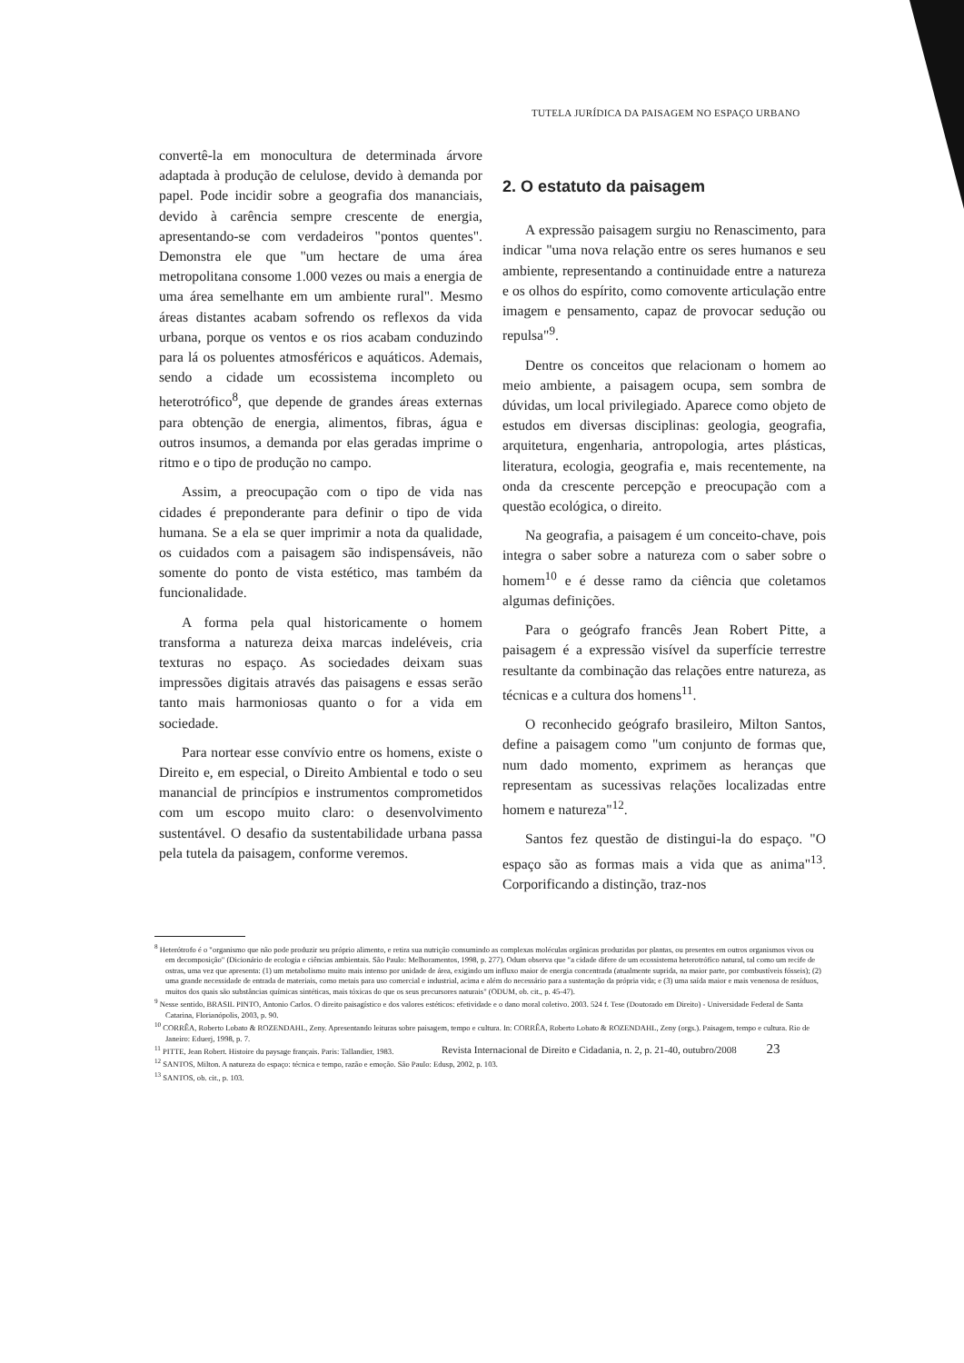TUTELA JURÍDICA DA PAISAGEM NO ESPAÇO URBANO
convertê-la em monocultura de determinada árvore adaptada à produção de celulose, devido à demanda por papel. Pode incidir sobre a geografia dos mananciais, devido à carência sempre crescente de energia, apresentando-se com verdadeiros "pontos quentes". Demonstra ele que "um hectare de uma área metropolitana consome 1.000 vezes ou mais a energia de uma área semelhante em um ambiente rural". Mesmo áreas distantes acabam sofrendo os reflexos da vida urbana, porque os ventos e os rios acabam conduzindo para lá os poluentes atmosféricos e aquáticos. Ademais, sendo a cidade um ecossistema incompleto ou heterotrófico<sup>8</sup>, que depende de grandes áreas externas para obtenção de energia, alimentos, fibras, água e outros insumos, a demanda por elas geradas imprime o ritmo e o tipo de produção no campo.
Assim, a preocupação com o tipo de vida nas cidades é preponderante para definir o tipo de vida humana. Se a ela se quer imprimir a nota da qualidade, os cuidados com a paisagem são indispensáveis, não somente do ponto de vista estético, mas também da funcionalidade.
A forma pela qual historicamente o homem transforma a natureza deixa marcas indeléveis, cria texturas no espaço. As sociedades deixam suas impressões digitais através das paisagens e essas serão tanto mais harmoniosas quanto o for a vida em sociedade.
Para nortear esse convívio entre os homens, existe o Direito e, em especial, o Direito Ambiental e todo o seu manancial de princípios e instrumentos comprometidos com um escopo muito claro: o desenvolvimento sustentável. O desafio da sustentabilidade urbana passa pela tutela da paisagem, conforme veremos.
2. O estatuto da paisagem
A expressão paisagem surgiu no Renascimento, para indicar "uma nova relação entre os seres humanos e seu ambiente, representando a continuidade entre a natureza e os olhos do espírito, como comovente articulação entre imagem e pensamento, capaz de provocar sedução ou repulsa"<sup>9</sup>.
Dentre os conceitos que relacionam o homem ao meio ambiente, a paisagem ocupa, sem sombra de dúvidas, um local privilegiado. Aparece como objeto de estudos em diversas disciplinas: geologia, geografia, arquitetura, engenharia, antropologia, artes plásticas, literatura, ecologia, geografia e, mais recentemente, na onda da crescente percepção e preocupação com a questão ecológica, o direito.
Na geografia, a paisagem é um conceito-chave, pois integra o saber sobre a natureza com o saber sobre o homem<sup>10</sup> e é desse ramo da ciência que coletamos algumas definições.
Para o geógrafo francês Jean Robert Pitte, a paisagem é a expressão visível da superfície terrestre resultante da combinação das relações entre natureza, as técnicas e a cultura dos homens<sup>11</sup>.
O reconhecido geógrafo brasileiro, Milton Santos, define a paisagem como "um conjunto de formas que, num dado momento, exprimem as heranças que representam as sucessivas relações localizadas entre homem e natureza"<sup>12</sup>.
Santos fez questão de distingui-la do espaço. "O espaço são as formas mais a vida que as anima"<sup>13</sup>. Corporificando a distinção, traz-nos
<sup>8</sup> Heterótrofo é o "organismo que não pode produzir seu próprio alimento, e retira sua nutrição consumindo as complexas moléculas orgânicas produzidas por plantas, ou presentes em outros organismos vivos ou em decomposição" (Dicionário de ecologia e ciências ambientais. São Paulo: Melhoramentos, 1998, p. 277). Odum observa que "a cidade difere de um ecossistema heterotrófico natural, tal como um recife de ostras, uma vez que apresenta: (1) um metabolismo muito mais intenso por unidade de área, exigindo um influxo maior de energia concentrada (atualmente suprida, na maior parte, por combustíveis fósseis); (2) uma grande necessidade de entrada de materiais, como metais para uso comercial e industrial, acima e além do necessário para a sustentação da própria vida; e (3) uma saída maior e mais venenosa de resíduos, muitos dos quais são substâncias químicas sintéticas, mais tóxicas do que os seus precursores naturais" (ODUM, ob. cit., p. 45-47).
<sup>9</sup> Nesse sentido, BRASIL PINTO, Antonio Carlos. O direito paisagístico e dos valores estéticos: efetividade e o dano moral coletivo. 2003. 524 f. Tese (Doutorado em Direito) - Universidade Federal de Santa Catarina, Florianópolis, 2003, p. 90.
<sup>10</sup> CORRÊA, Roberto Lobato & ROZENDAHL, Zeny. Apresentando leituras sobre paisagem, tempo e cultura. In: CORRÊA, Roberto Lobato & ROZENDAHL, Zeny (orgs.). Paisagem, tempo e cultura. Rio de Janeiro: Eduerj, 1998, p. 7.
<sup>11</sup> PITTE, Jean Robert. Histoire du paysage français. Paris: Tallandier, 1983.
<sup>12</sup> SANTOS, Milton. A natureza do espaço: técnica e tempo, razão e emoção. São Paulo: Edusp, 2002, p. 103.
<sup>13</sup> SANTOS, ob. cit., p. 103.
Revista Internacional de Direito e Cidadania, n. 2, p. 21-40, outubro/2008 23